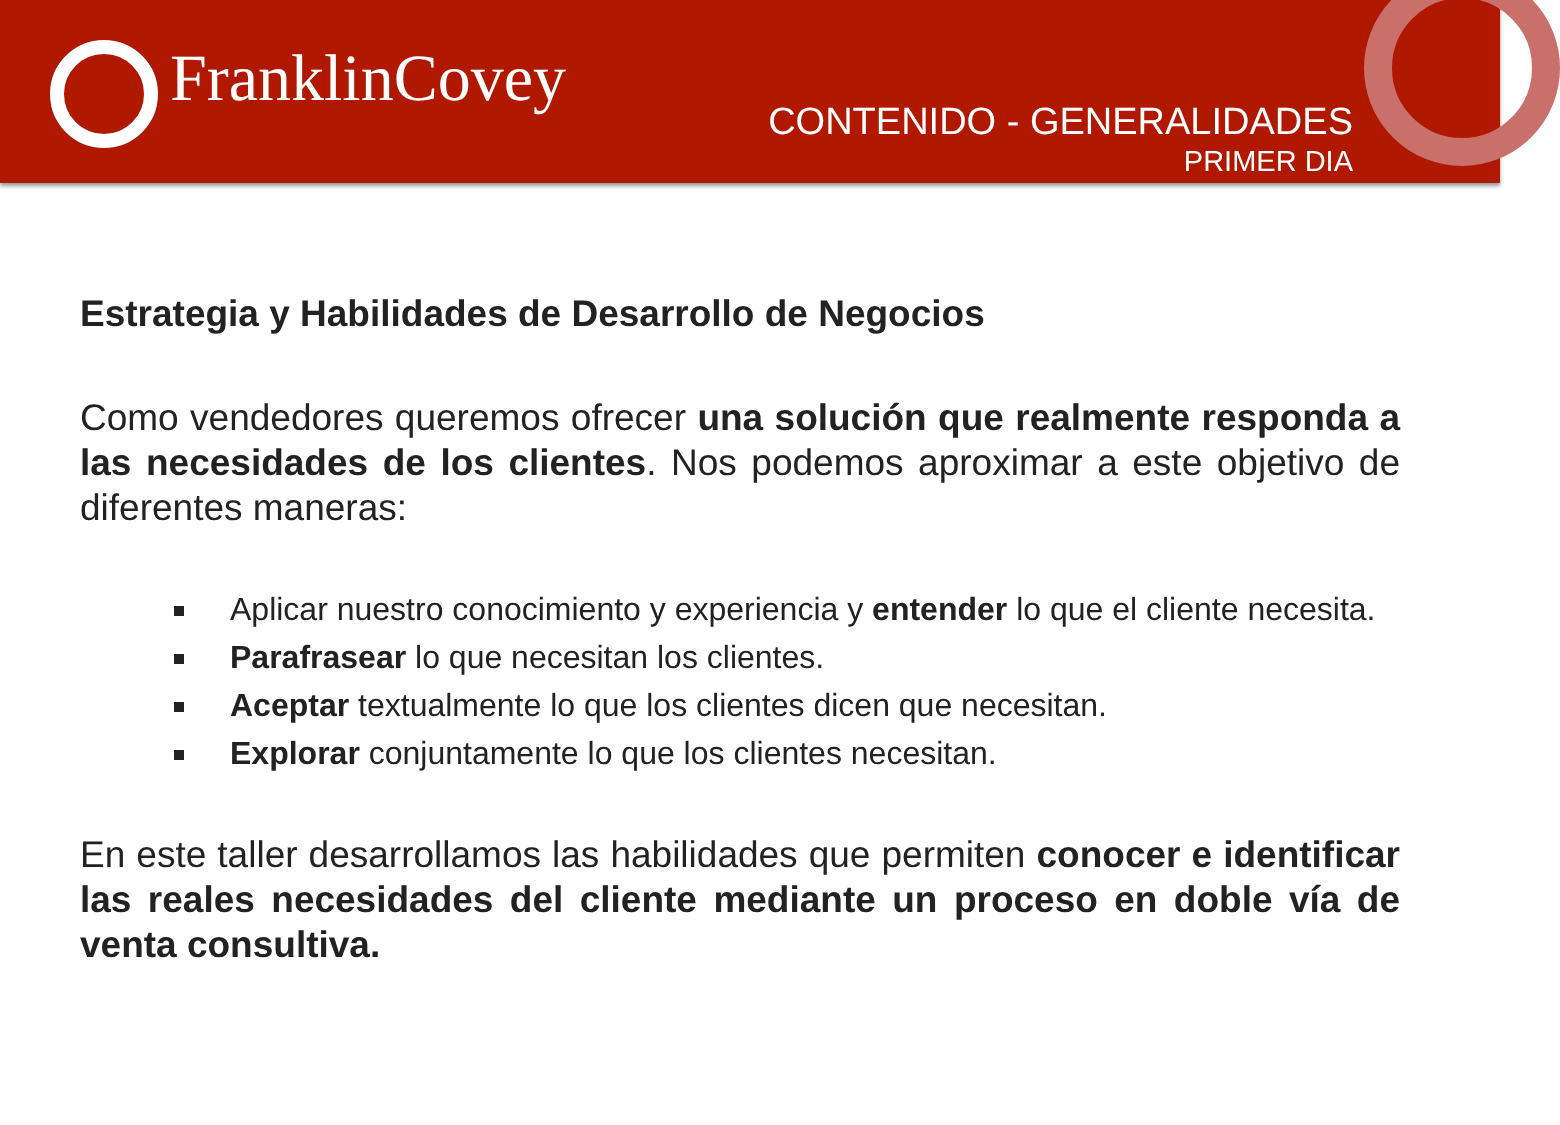FranklinCovey
CONTENIDO - GENERALIDADES
PRIMER DIA
Estrategia y Habilidades de Desarrollo de Negocios
Como vendedores queremos ofrecer una solución que realmente responda a las necesidades de los clientes. Nos podemos aproximar a este objetivo de diferentes maneras:
Aplicar nuestro conocimiento y experiencia y entender lo que el cliente necesita.
Parafrasear lo que necesitan los clientes.
Aceptar textualmente lo que los clientes dicen que necesitan.
Explorar conjuntamente lo que los clientes necesitan.
En este taller desarrollamos las habilidades que permiten conocer e identificar las reales necesidades del cliente mediante un proceso en doble vía de venta consultiva.